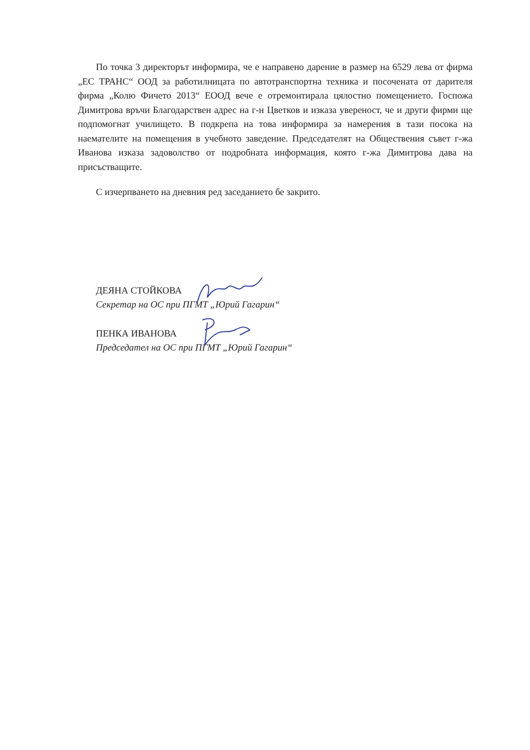По точка 3 директорът информира, че е направено дарение в размер на 6529 лева от фирма „ЕС ТРАНС“ ООД за работилницата по автотранспортна техника и посочената от дарителя фирма „Колю Фичето 2013“ ЕООД вече е отремонтирала цялостно помещението. Госпожа Димитрова връчи Благодарствен адрес на г-н Цветков и изказа увереност, че и други фирми ще подпомогнат училището. В подкрепа на това информира за намерения в тази посока на наемателите на помещения в учебното заведение. Председателят на Обществения съвет г-жа Иванова изказа задоволство от подробната информация, която г-жа Димитрова дава на присъстващите.
С изчерпването на дневния ред заседанието бе закрито.
ДЕЯНА СТОЙКОВА
Секретар на ОС при ПГМТ „Юрий Гагарин“
ПЕНКА ИВАНОВА
Председател на ОС при ПГМТ „Юрий Гагарин“